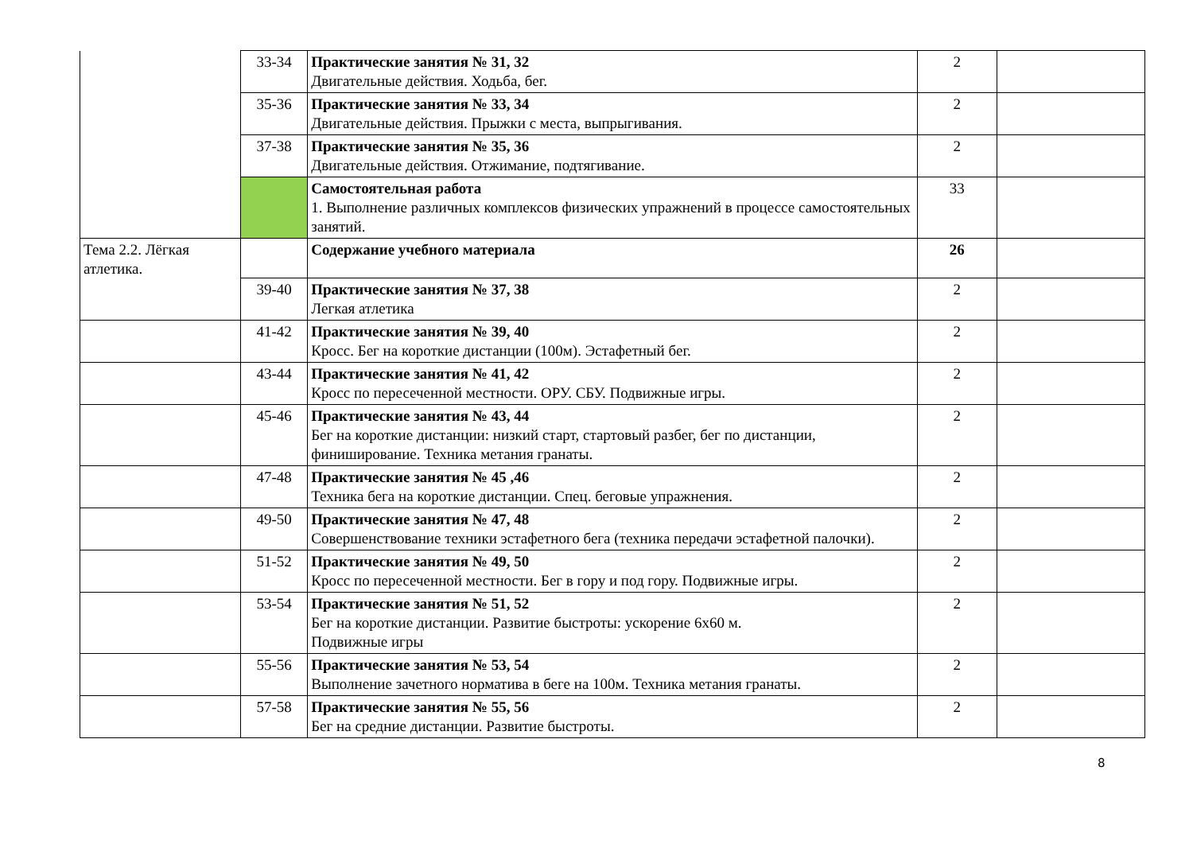| | 33-34 | Практические занятия № 31, 32 Двигательные действия. Ходьба, бег. | 2 | |
| | 35-36 | Практические занятия № 33, 34 Двигательные действия. Прыжки с места, выпрыгивания. | 2 | |
| | 37-38 | Практические занятия № 35, 36 Двигательные действия. Отжимание, подтягивание. | 2 | |
| | | Самостоятельная работа 1. Выполнение различных комплексов физических упражнений в процессе самостоятельных занятий. | 33 | |
| Тема 2.2. Лёгкая атлетика. | | Содержание учебного материала | 26 | |
| | 39-40 | Практические занятия № 37, 38 Легкая атлетика | 2 | |
| | 41-42 | Практические занятия № 39, 40 Кросс. Бег на короткие дистанции (100м). Эстафетный бег. | 2 | |
| | 43-44 | Практические занятия № 41, 42 Кросс по пересеченной местности. ОРУ. СБУ. Подвижные игры. | 2 | |
| | 45-46 | Практические занятия № 43, 44 Бег на короткие дистанции: низкий старт, стартовый разбег, бег по дистанции, финиширование. Техника метания гранаты. | 2 | |
| | 47-48 | Практические занятия № 45 ,46 Техника бега на короткие дистанции. Спец. беговые упражнения. | 2 | |
| | 49-50 | Практические занятия № 47, 48 Совершенствование техники эстафетного бега (техника передачи эстафетной палочки). | 2 | |
| | 51-52 | Практические занятия № 49, 50 Кросс по пересеченной местности. Бег в гору и под гору. Подвижные игры. | 2 | |
| | 53-54 | Практические занятия № 51, 52 Бег на короткие дистанции. Развитие быстроты: ускорение 6х60 м. Подвижные игры | 2 | |
| | 55-56 | Практические занятия № 53, 54 Выполнение зачетного норматива в беге на 100м. Техника метания гранаты. | 2 | |
| | 57-58 | Практические занятия № 55, 56 Бег на средние дистанции. Развитие быстроты. | 2 | |
8